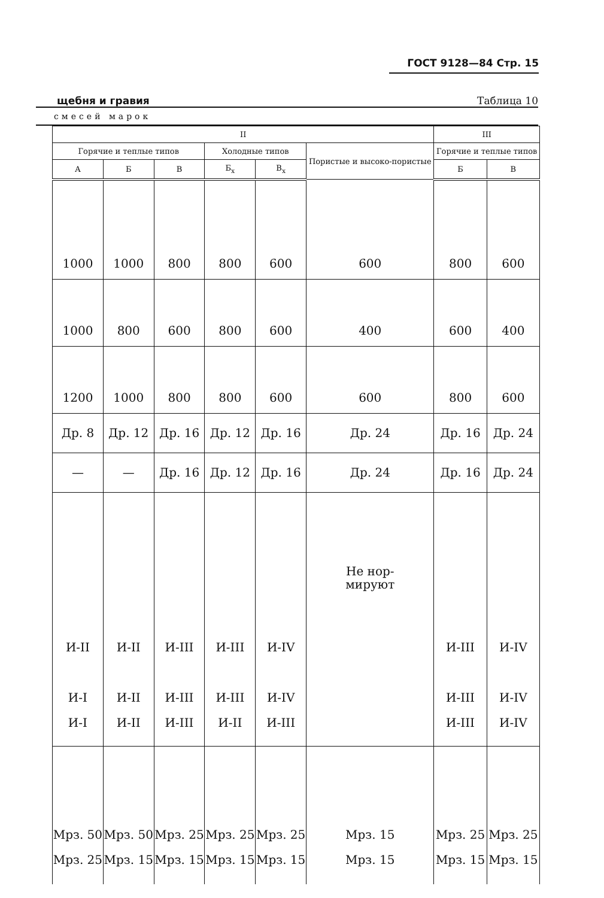ГОСТ 9128—84 Стр. 15
щебня и гравия Таблица 10
смесей марок
| II | | | | | | III | |
| --- | --- | --- | --- | --- | --- | --- | --- |
| Горячие и теплые типов | | | Холодные типов | | Пористые и высоко-пористые | Горячие и теплые типов | |
| А | Б | В | Б<sub>х</sub> | В<sub>х</sub> | | Б | В |
| 1000 | 1000 | 800 | 800 | 600 | 600 | 800 | 600 |
| 1000 | 800 | 600 | 800 | 600 | 400 | 600 | 400 |
| 1200 | 1000 | 800 | 800 | 600 | 600 | 800 | 600 |
| Др. 8 | Др. 12 | Др. 16 | Др. 12 | Др. 16 | Др. 24 | Др. 16 | Др. 24 |
| — | — | Др. 16 | Др. 12 | Др. 16 | Др. 24 | Др. 16 | Др. 24 |
| И-II И-I И-I | И-II И-II И-II | И-III И-III И-III | И-III И-III И-II | И-IV И-IV И-III | Не нор- мируют | И-III И-III И-III | И-IV И-IV И-IV |
| Мрз. 50 Мрз. 25 | Мрз. 50 Мрз. 15 | Мрз. 25 Мрз. 15 | Мрз. 25 Мрз. 15 | Мрз. 25 Мрз. 15 | Мрз. 15 Мрз. 15 | Мрз. 25 Мрз. 15 | Мрз. 25 Мрз. 15 |